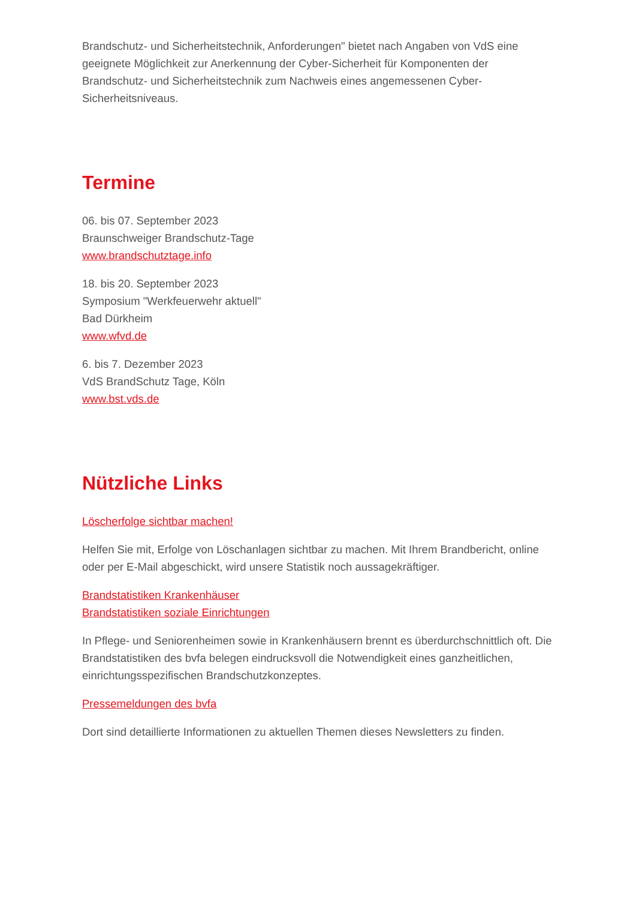Brandschutz- und Sicherheitstechnik, Anforderungen" bietet nach Angaben von VdS eine geeignete Möglichkeit zur Anerkennung der Cyber-Sicherheit für Komponenten der Brandschutz- und Sicherheitstechnik zum Nachweis eines angemessenen Cyber-Sicherheitsniveaus.
Termine
06. bis 07. September 2023
Braunschweiger Brandschutz-Tage
www.brandschutztage.info
18. bis 20. September 2023
Symposium "Werkfeuerwehr aktuell"
Bad Dürkheim
www.wfvd.de
6. bis 7. Dezember 2023
VdS BrandSchutz Tage, Köln
www.bst.vds.de
Nützliche Links
Löscherfolge sichtbar machen!
Helfen Sie mit, Erfolge von Löschanlagen sichtbar zu machen. Mit Ihrem Brandbericht, online oder per E-Mail abgeschickt, wird unsere Statistik noch aussagekräftiger.
Brandstatistiken Krankenhäuser
Brandstatistiken soziale Einrichtungen
In Pflege- und Seniorenheimen sowie in Krankenhäusern brennt es überdurchschnittlich oft. Die Brandstatistiken des bvfa belegen eindrucksvoll die Notwendigkeit eines ganzheitlichen, einrichtungsspezifischen Brandschutzkonzeptes.
Pressemeldungen des bvfa
Dort sind detaillierte Informationen zu aktuellen Themen dieses Newsletters zu finden.